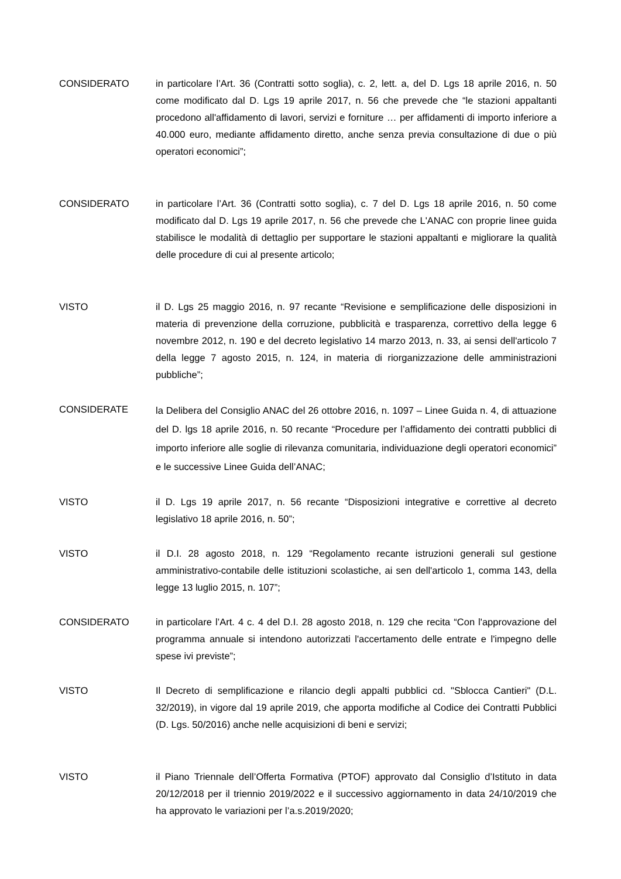CONSIDERATO in particolare l’Art. 36 (Contratti sotto soglia), c. 2, lett. a, del D. Lgs 18 aprile 2016, n. 50 come modificato dal D. Lgs 19 aprile 2017, n. 56 che prevede che “le stazioni appaltanti procedono all'affidamento di lavori, servizi e forniture … per affidamenti di importo inferiore a 40.000 euro, mediante affidamento diretto, anche senza previa consultazione di due o più operatori economici”;
CONSIDERATO in particolare l’Art. 36 (Contratti sotto soglia), c. 7 del D. Lgs 18 aprile 2016, n. 50 come modificato dal D. Lgs 19 aprile 2017, n. 56 che prevede che L'ANAC con proprie linee guida stabilisce le modalità di dettaglio per supportare le stazioni appaltanti e migliorare la qualità delle procedure di cui al presente articolo;
VISTO il D. Lgs 25 maggio 2016, n. 97 recante “Revisione e semplificazione delle disposizioni in materia di prevenzione della corruzione, pubblicità e trasparenza, correttivo della legge 6 novembre 2012, n. 190 e del decreto legislativo 14 marzo 2013, n. 33, ai sensi dell'articolo 7 della legge 7 agosto 2015, n. 124, in materia di riorganizzazione delle amministrazioni pubbliche”;
CONSIDERATE
la Delibera del Consiglio ANAC del 26 ottobre 2016, n. 1097 – Linee Guida n. 4, di attuazione del D. lgs 18 aprile 2016, n. 50 recante “Procedure per l’affidamento dei contratti pubblici di importo inferiore alle soglie di rilevanza comunitaria, individuazione degli operatori economici” e le successive Linee Guida dell’ANAC;
VISTO il D. Lgs 19 aprile 2017, n. 56 recante “Disposizioni integrative e correttive al decreto legislativo 18 aprile 2016, n. 50”;
VISTO il D.I. 28 agosto 2018, n. 129 “Regolamento recante istruzioni generali sul gestione amministrativo-contabile delle istituzioni scolastiche, ai sen dell'articolo 1, comma 143, della legge 13 luglio 2015, n. 107”;
CONSIDERATO in particolare l’Art. 4 c. 4 del D.I. 28 agosto 2018, n. 129 che recita “Con l'approvazione del programma annuale si intendono autorizzati l'accertamento delle entrate e l'impegno delle spese ivi previste”;
VISTO Il Decreto di semplificazione e rilancio degli appalti pubblici cd. "Sblocca Cantieri" (D.L. 32/2019), in vigore dal 19 aprile 2019, che apporta modifiche al Codice dei Contratti Pubblici (D. Lgs. 50/2016) anche nelle acquisizioni di beni e servizi;
VISTO il Piano Triennale dell’Offerta Formativa (PTOF) approvato dal Consiglio d’Istituto in data 20/12/2018 per il triennio 2019/2022 e il successivo aggiornamento in data 24/10/2019 che ha approvato le variazioni per l’a.s.2019/2020;